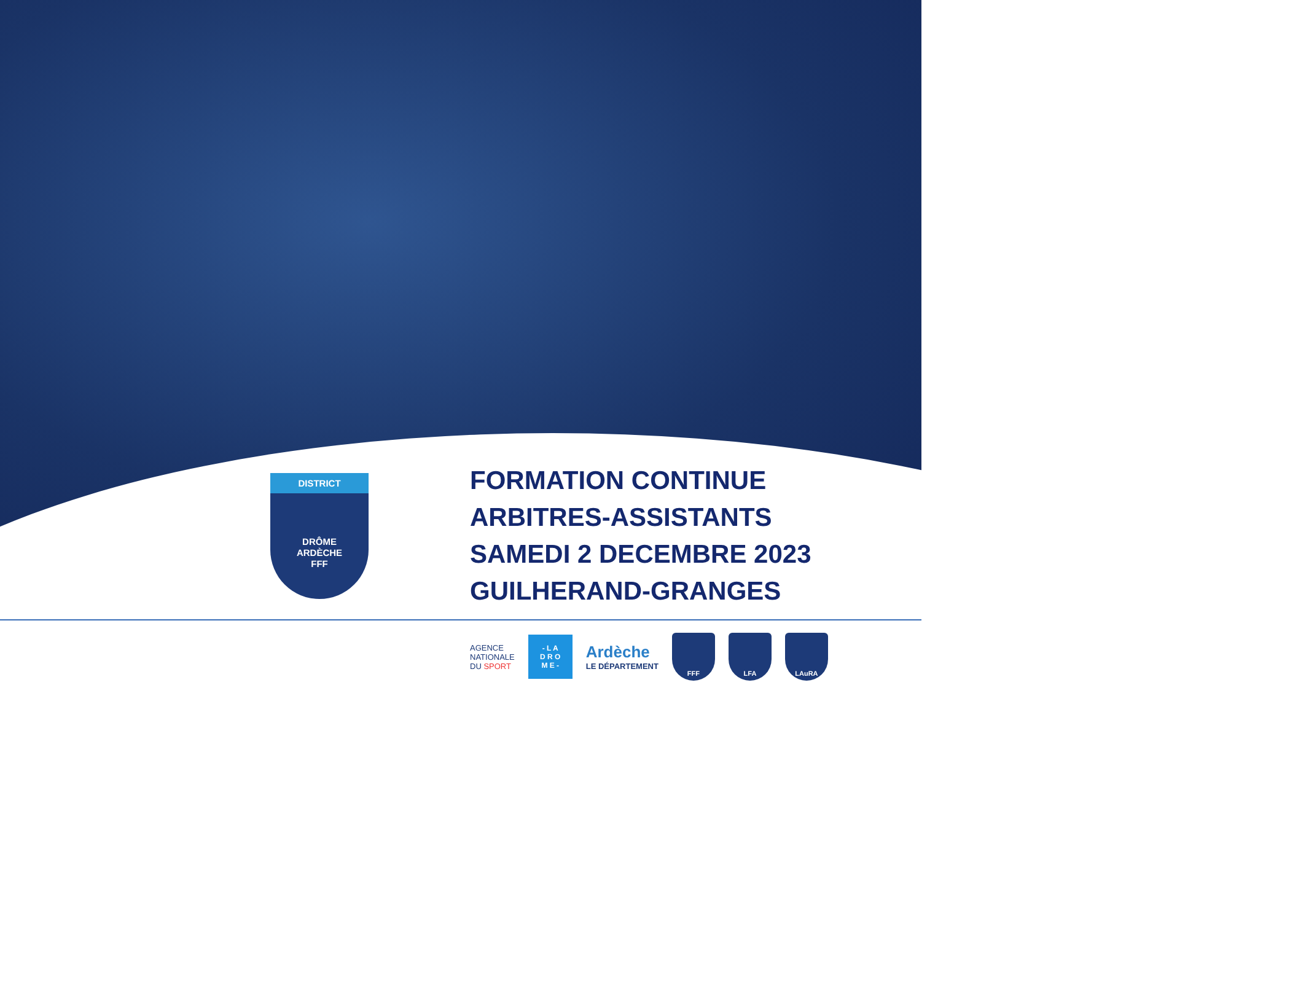DISTRICT
DRÔME
ARDÈCHE
FFF
FORMATION CONTINUE
ARBITRES-ASSISTANTS
SAMEDI 2 DECEMBRE 2023
GUILHERAND-GRANGES
AGENCE
NATIONALE
DU SPORT
- L A
D R O
M E -
Ardèche
LE DÉPARTEMENT
FFF LFA LAuRA